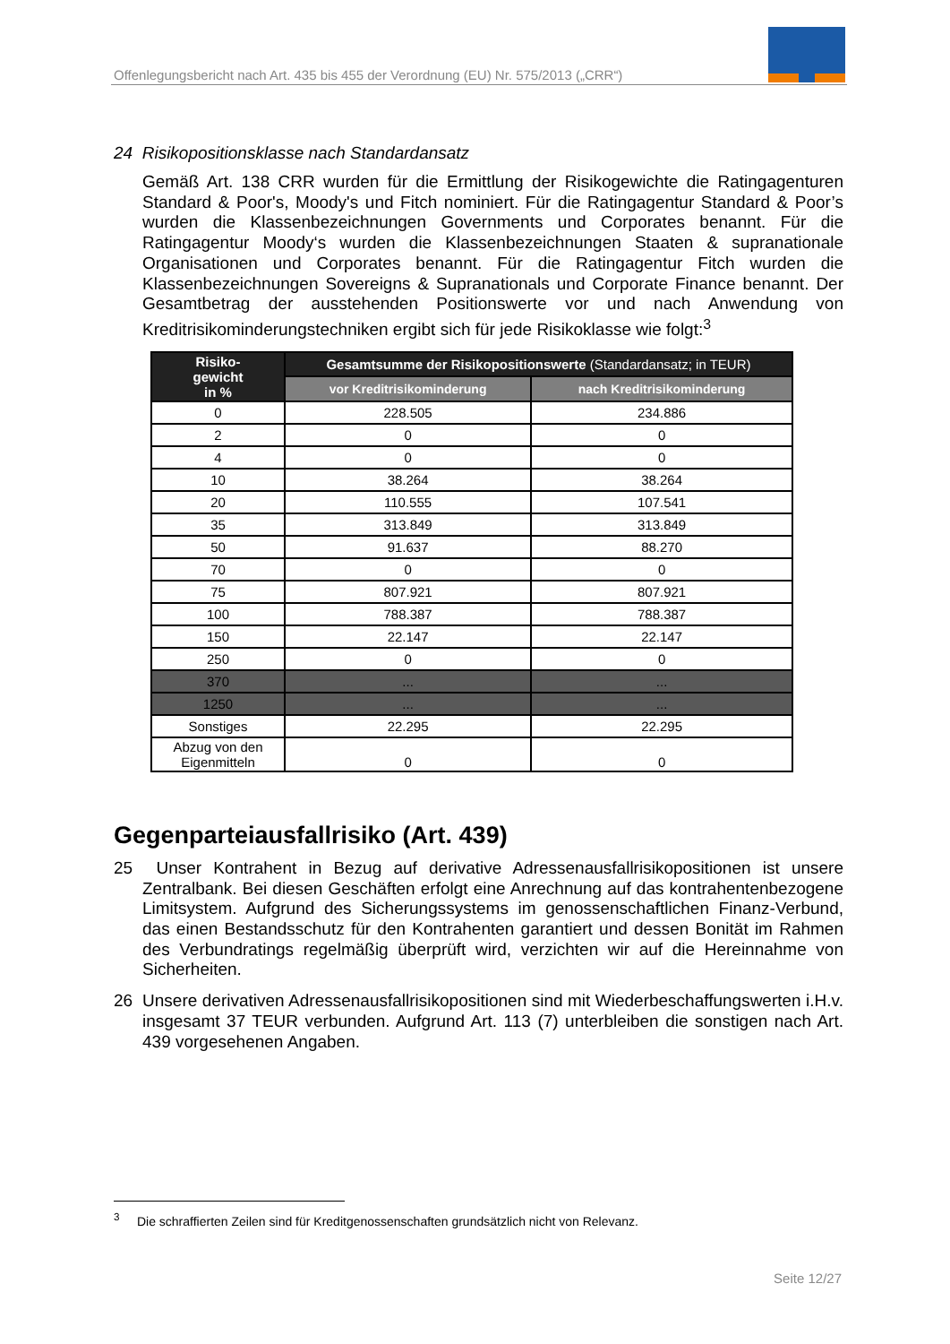Offenlegungsbericht nach Art. 435 bis 455 der Verordnung (EU) Nr. 575/2013 („CRR“)
24 Risikopositionsklasse nach Standardansatz
Gemäß Art. 138 CRR wurden für die Ermittlung der Risikogewichte die Ratingagenturen Standard & Poor's, Moody's und Fitch nominiert. Für die Ratingagentur Standard & Poor’s wurden die Klassenbezeichnungen Governments und Corporates benannt. Für die Ratingagentur Moody‘s wurden die Klassenbezeichnungen Staaten & supranationale Organisationen und Corporates benannt. Für die Ratingagentur Fitch wurden die Klassenbezeichnungen Sovereigns & Supranationals und Corporate Finance benannt. Der Gesamtbetrag der ausstehenden Positionswerte vor und nach Anwendung von Kreditrisikominderungstechniken ergibt sich für jede Risikoklasse wie folgt:<sup>3</sup>
| Risiko- gewicht in % | Gesamtsumme der Risikopositionswerte (Standardansatz; in TEUR) | |
| --- | --- | --- |
| | vor Kreditrisikominderung | nach Kreditrisikominderung |
| 0 | 228.505 | 234.886 |
| 2 | 0 | 0 |
| 4 | 0 | 0 |
| 10 | 38.264 | 38.264 |
| 20 | 110.555 | 107.541 |
| 35 | 313.849 | 313.849 |
| 50 | 91.637 | 88.270 |
| 70 | 0 | 0 |
| 75 | 807.921 | 807.921 |
| 100 | 788.387 | 788.387 |
| 150 | 22.147 | 22.147 |
| 250 | 0 | 0 |
| 370 | ... | ... |
| 1250 | ... | ... |
| Sonstiges | 22.295 | 22.295 |
| Abzug von den Eigenmitteln | 0 | 0 |
Gegenparteiausfallrisiko (Art. 439)
25 Unser Kontrahent in Bezug auf derivative Adressenausfallrisikopositionen ist unsere Zentralbank. Bei diesen Geschäften erfolgt eine Anrechnung auf das kontrahentenbezogene Limitsystem. Aufgrund des Sicherungssystems im genossenschaftlichen Finanz-Verbund, das einen Bestandsschutz für den Kontrahenten garantiert und dessen Bonität im Rahmen des Verbundratings regelmäßig überprüft wird, verzichten wir auf die Hereinnahme von Sicherheiten.
26 Unsere derivativen Adressenausfallrisikopositionen sind mit Wiederbeschaffungswerten i.H.v. insgesamt 37 TEUR verbunden. Aufgrund Art. 113 (7) unterbleiben die sonstigen nach Art. 439 vorgesehenen Angaben.
<sup>3</sup> Die schraffierten Zeilen sind für Kreditgenossenschaften grundsätzlich nicht von Relevanz.
Seite 12/27